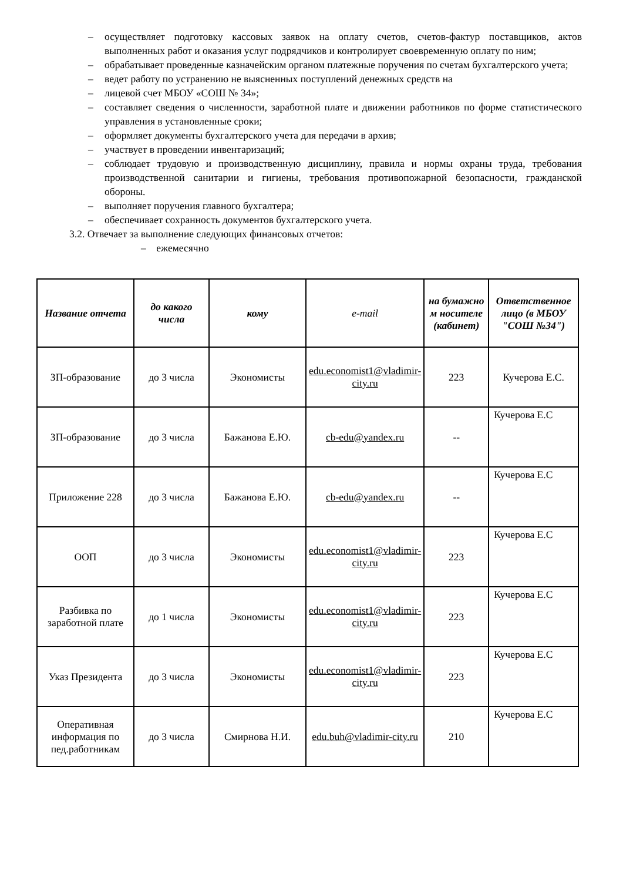– осуществляет подготовку кассовых заявок на оплату счетов, счетов-фактур поставщиков, актов выполненных работ и оказания услуг подрядчиков и контролирует своевременную оплату по ним;
– обрабатывает проведенные казначейским органом платежные поручения по счетам бухгалтерского учета;
– ведет работу по устранению не выясненных поступлений денежных средств на
– лицевой счет МБОУ «СОШ № 34»;
– составляет сведения о численности, заработной плате и движении работников по форме статистического управления в установленные сроки;
– оформляет документы бухгалтерского учета для передачи в архив;
– участвует в проведении инвентаризаций;
– соблюдает трудовую и производственную дисциплину, правила и нормы охраны труда, требования производственной санитарии и гигиены, требования противопожарной безопасности, гражданской обороны.
– выполняет поручения главного бухгалтера;
– обеспечивает сохранность документов бухгалтерского учета.
3.2. Отвечает за выполнение следующих финансовых отчетов:
– ежемесячно
| Название отчета | до какого числа | кому | e-mail | на бумажно м носителе (кабинет) | Ответственное лицо (в МБОУ "СОШ №34") |
| --- | --- | --- | --- | --- | --- |
| ЗП-образование | до 3 числа | Экономисты | edu.economist1@vladimir-city.ru | 223 | Кучерова Е.С. |
| ЗП-образование | до 3 числа | Бажанова Е.Ю. | cb-edu@yandex.ru | -- | Кучерова Е.С |
| Приложение 228 | до 3 числа | Бажанова Е.Ю. | cb-edu@yandex.ru | -- | Кучерова Е.С |
| ООП | до 3 числа | Экономисты | edu.economist1@vladimir-city.ru | 223 | Кучерова Е.С |
| Разбивка по заработной плате | до 1 числа | Экономисты | edu.economist1@vladimir-city.ru | 223 | Кучерова Е.С |
| Указ Президента | до 3 числа | Экономисты | edu.economist1@vladimir-city.ru | 223 | Кучерова Е.С |
| Оперативная информация по пед.работникам | до 3 числа | Смирнова Н.И. | edu.buh@vladimir-city.ru | 210 | Кучерова Е.С |